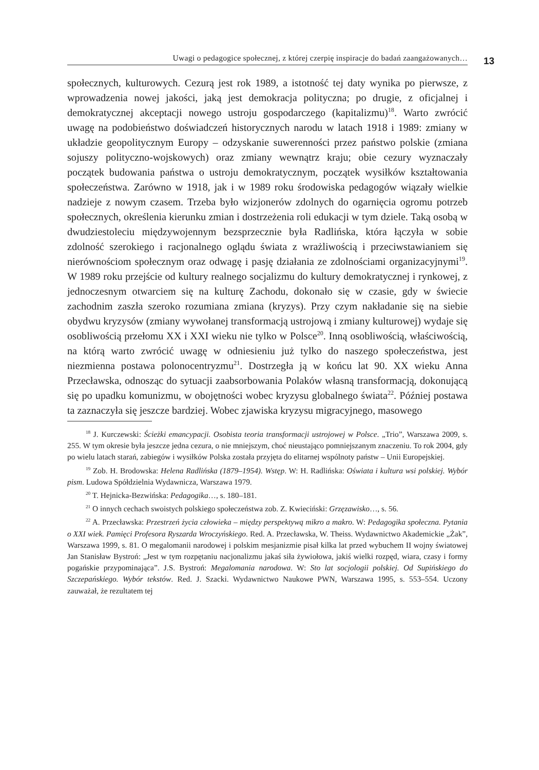Uwagi o pedagogice społecznej, z której czerpię inspiracje do badań zaangażowanych…
13
społecznych, kulturowych. Cezurą jest rok 1989, a istotność tej daty wynika po pierwsze, z wprowadzenia nowej jakości, jaką jest demokracja polityczna; po drugie, z oficjalnej i demokratycznej akceptacji nowego ustroju gospodarczego (kapitalizmu)<sup>18</sup>. Warto zwrócić uwagę na podobieństwo doświadczeń historycznych narodu w latach 1918 i 1989: zmiany w układzie geopolitycznym Europy – odzyskanie suwerenności przez państwo polskie (zmiana sojuszy polityczno-wojskowych) oraz zmiany wewnątrz kraju; obie cezury wyznaczały początek budowania państwa o ustroju demokratycznym, początek wysiłków kształtowania społeczeństwa. Zarówno w 1918, jak i w 1989 roku środowiska pedagogów wiązały wielkie nadzieje z nowym czasem. Trzeba było wizjonerów zdolnych do ogarnięcia ogromu potrzeb społecznych, określenia kierunku zmian i dostrzeżenia roli edukacji w tym dziele. Taką osobą w dwudziestoleciu międzywojennym bezsprzecznie była Radlińska, która łączyła w sobie zdolność szerokiego i racjonalnego oglądu świata z wrażliwością i przeciwstawianiem się nierównościom społecznym oraz odwagę i pasję działania ze zdolnościami organizacyjnymi<sup>19</sup>. W 1989 roku przejście od kultury realnego socjalizmu do kultury demokratycznej i rynkowej, z jednoczesnym otwarciem się na kulturę Zachodu, dokonało się w czasie, gdy w świecie zachodnim zaszła szeroko rozumiana zmiana (kryzys). Przy czym nakładanie się na siebie obydwu kryzysów (zmiany wywołanej transformacją ustrojową i zmiany kulturowej) wydaje się osobliwością przełomu XX i XXI wieku nie tylko w Polsce<sup>20</sup>. Inną osobliwością, właściwością, na którą warto zwrócić uwagę w odniesieniu już tylko do naszego społeczeństwa, jest niezmienna postawa polonocentryzmu<sup>21</sup>. Dostrzegła ją w końcu lat 90. XX wieku Anna Przecławska, odnosząc do sytuacji zaabsorbowania Polaków własną transformacją, dokonującą się po upadku komunizmu, w obojętności wobec kryzysu globalnego świata<sup>22</sup>. Później postawa ta zaznaczyła się jeszcze bardziej. Wobec zjawiska kryzysu migracyjnego, masowego
<sup>18</sup> J. Kurczewski: Ścieżki emancypacji. Osobista teoria transformacji ustrojowej w Polsce. „Trio”, Warszawa 2009, s. 255. W tym okresie była jeszcze jedna cezura, o nie mniejszym, choć nieustająco pomniejszanym znaczeniu. To rok 2004, gdy po wielu latach starań, zabiegów i wysiłków Polska została przyjęta do elitarnej wspólnoty państw – Unii Europejskiej.
<sup>19</sup> Zob. H. Brodowska: Helena Radlińska (1879–1954). Wstęp. W: H. Radlińska: Oświata i kultura wsi polskiej. Wybór pism. Ludowa Spółdzielnia Wydawnicza, Warszawa 1979.
<sup>20</sup> T. Hejnicka-Bezwińska: Pedagogika…, s. 180–181.
<sup>21</sup> O innych cechach swoistych polskiego społeczeństwa zob. Z. Kwieciński: Grzęzawisko…, s. 56.
<sup>22</sup> A. Przecławska: Przestrzeń życia człowieka – między perspektywą mikro a makro. W: Pedagogika społeczna. Pytania o XXI wiek. Pamięci Profesora Ryszarda Wroczyńskiego. Red. A. Przecławska, W. Theiss. Wydawnictwo Akademickie „Żak”, Warszawa 1999, s. 81. O megalomanii narodowej i polskim mesjanizmie pisał kilka lat przed wybuchem II wojny światowej Jan Stanisław Bystroń: „Jest w tym rozpętaniu nacjonalizmu jakaś siła żywiołowa, jakiś wielki rozpęd, wiara, czasy i formy pogańskie przypominająca”. J.S. Bystroń: Megalomania narodowa. W: Sto lat socjologii polskiej. Od Supińskiego do Szczepańskiego. Wybór tekstów. Red. J. Szacki. Wydawnictwo Naukowe PWN, Warszawa 1995, s. 553–554. Uczony zauważał, że rezultatem tej